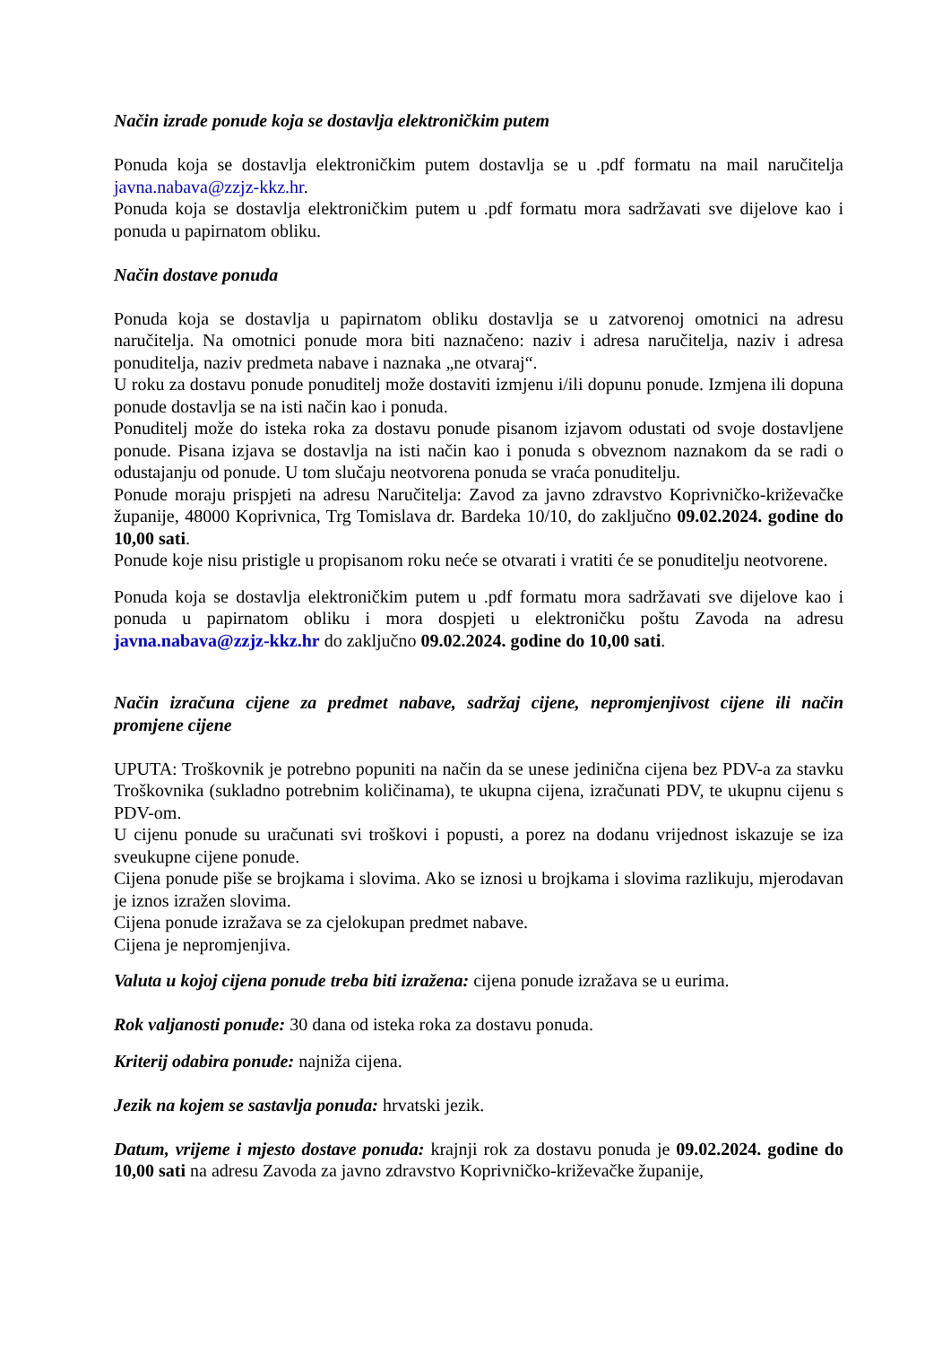Način izrade ponude koja se dostavlja elektroničkim putem
Ponuda koja se dostavlja elektroničkim putem dostavlja se u .pdf formatu na mail naručitelja javna.nabava@zzjz-kkz.hr.
Ponuda koja se dostavlja elektroničkim putem u .pdf formatu mora sadržavati sve dijelove kao i ponuda u papirnatom obliku.
Način dostave ponuda
Ponuda koja se dostavlja u papirnatom obliku dostavlja se u zatvorenoj omotnici na adresu naručitelja. Na omotnici ponude mora biti naznačeno: naziv i adresa naručitelja, naziv i adresa ponuditelja, naziv predmeta nabave i naznaka „ne otvaraj“.
U roku za dostavu ponude ponuditelj može dostaviti izmjenu i/ili dopunu ponude. Izmjena ili dopuna ponude dostavlja se na isti način kao i ponuda.
Ponuditelj može do isteka roka za dostavu ponude pisanom izjavom odustati od svoje dostavljene ponude. Pisana izjava se dostavlja na isti način kao i ponuda s obveznom naznakom da se radi o odustajanju od ponude. U tom slučaju neotvorena ponuda se vraća ponuditelju.
Ponude moraju prispjeti na adresu Naručitelja: Zavod za javno zdravstvo Koprivničko-križevačke županije, 48000 Koprivnica, Trg Tomislava dr. Bardeka 10/10, do zaključno 09.02.2024. godine do 10,00 sati.
Ponude koje nisu pristigle u propisanom roku neće se otvarati i vratiti će se ponuditelju neotvorene.
Ponuda koja se dostavlja elektroničkim putem u .pdf formatu mora sadržavati sve dijelove kao i ponuda u papirnatom obliku i mora dospjeti u elektroničku poštu Zavoda na adresu javna.nabava@zzjz-kkz.hr do zaključno 09.02.2024. godine do 10,00 sati.
Način izračuna cijene za predmet nabave, sadržaj cijene, nepromjenjivost cijene ili način promjene cijene
UPUTA: Troškovnik je potrebno popuniti na način da se unese jedinična cijena bez PDV-a za stavku Troškovnika (sukladno potrebnim količinama), te ukupna cijena, izračunati PDV, te ukupnu cijenu s PDV-om.
U cijenu ponude su uračunati svi troškovi i popusti, a porez na dodanu vrijednost iskazuje se iza sveukupne cijene ponude.
Cijena ponude piše se brojkama i slovima. Ako se iznosi u brojkama i slovima razlikuju, mjerodavan je iznos izražen slovima.
Cijena ponude izražava se za cjelokupan predmet nabave.
Cijena je nepromjenjiva.
Valuta u kojoj cijena ponude treba biti izražena: cijena ponude izražava se u eurima.
Rok valjanosti ponude: 30 dana od isteka roka za dostavu ponuda.
Kriterij odabira ponude: najniža cijena.
Jezik na kojem se sastavlja ponuda: hrvatski jezik.
Datum, vrijeme i mjesto dostave ponuda: krajnji rok za dostavu ponuda je 09.02.2024. godine do 10,00 sati na adresu Zavoda za javno zdravstvo Koprivničko-križevačke županije,